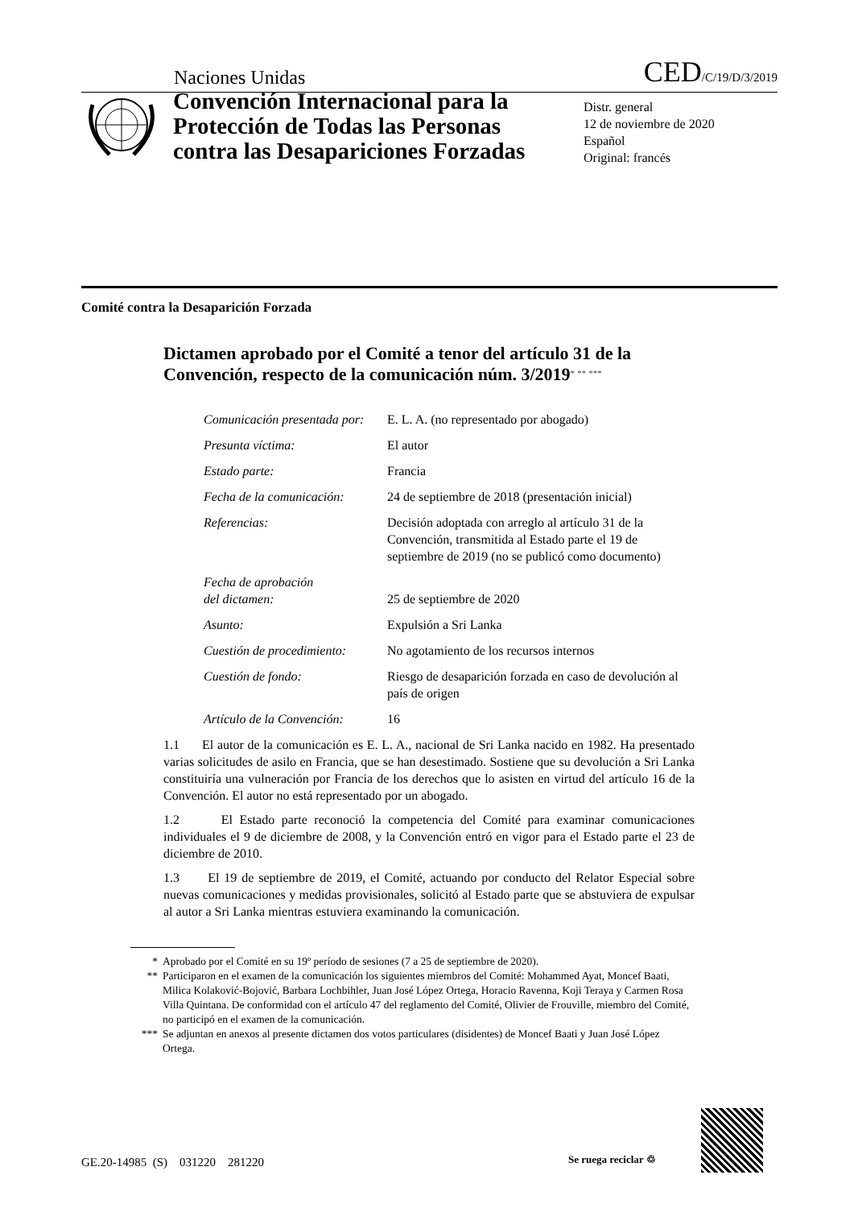Naciones Unidas
CED/C/19/D/3/2019
Convención Internacional para la Protección de Todas las Personas contra las Desapariciones Forzadas
Distr. general
12 de noviembre de 2020
Español
Original: francés
Comité contra la Desaparición Forzada
Dictamen aprobado por el Comité a tenor del artículo 31 de la Convención, respecto de la comunicación núm. 3/2019<sup>*</sup> <sup>**</sup> <sup>***</sup>
| Comunicación presentada por: | E. L. A. (no representado por abogado) |
| Presunta víctima: | El autor |
| Estado parte: | Francia |
| Fecha de la comunicación: | 24 de septiembre de 2018 (presentación inicial) |
| Referencias: | Decisión adoptada con arreglo al artículo 31 de la Convención, transmitida al Estado parte el 19 de septiembre de 2019 (no se publicó como documento) |
| Fecha de aprobación del dictamen: | 25 de septiembre de 2020 |
| Asunto: | Expulsión a Sri Lanka |
| Cuestión de procedimiento: | No agotamiento de los recursos internos |
| Cuestión de fondo: | Riesgo de desaparición forzada en caso de devolución al país de origen |
| Artículo de la Convención: | 16 |
1.1 El autor de la comunicación es E. L. A., nacional de Sri Lanka nacido en 1982. Ha presentado varias solicitudes de asilo en Francia, que se han desestimado. Sostiene que su devolución a Sri Lanka constituiría una vulneración por Francia de los derechos que lo asisten en virtud del artículo 16 de la Convención. El autor no está representado por un abogado.
1.2 El Estado parte reconoció la competencia del Comité para examinar comunicaciones individuales el 9 de diciembre de 2008, y la Convención entró en vigor para el Estado parte el 23 de diciembre de 2010.
1.3 El 19 de septiembre de 2019, el Comité, actuando por conducto del Relator Especial sobre nuevas comunicaciones y medidas provisionales, solicitó al Estado parte que se abstuviera de expulsar al autor a Sri Lanka mientras estuviera examinando la comunicación.
* Aprobado por el Comité en su 19º período de sesiones (7 a 25 de septiembre de 2020).
** Participaron en el examen de la comunicación los siguientes miembros del Comité: Mohammed Ayat, Moncef Baati, Milica Kolaković-Bojović, Barbara Lochbihler, Juan José López Ortega, Horacio Ravenna, Koji Teraya y Carmen Rosa Villa Quintana. De conformidad con el artículo 47 del reglamento del Comité, Olivier de Frouville, miembro del Comité, no participó en el examen de la comunicación.
*** Se adjuntan en anexos al presente dictamen dos votos particulares (disidentes) de Moncef Baati y Juan José López Ortega.
GE.20-14985 (S) 031220 281220
Se ruega reciclar ♲